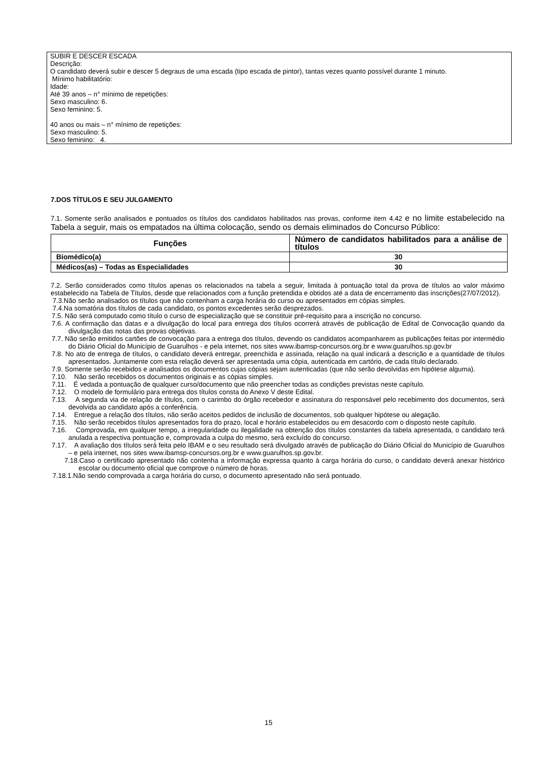SUBIR E DESCER ESCADA
Descrição:
O candidato deverá subir e descer 5 degraus de uma escada (tipo escada de pintor), tantas vezes quanto possível durante 1 minuto.
Mínimo habilitatório:
Idade:
Até 39 anos – n° mínimo de repetições:
Sexo masculino: 6.
Sexo feminino: 5.
40 anos ou mais – n° mínimo de repetições:
Sexo masculino: 5.
Sexo feminino: 4.
7.DOS TÍTULOS E SEU JULGAMENTO
7.1. Somente serão analisados e pontuados os títulos dos candidatos habilitados nas provas, conforme item 4.42 e no limite estabelecido na Tabela a seguir, mais os empatados na última colocação, sendo os demais eliminados do Concurso Público:
| Funções | Número de candidatos habilitados para a análise de títulos |
| --- | --- |
| Biomédico(a) | 30 |
| Médicos(as) – Todas as Especialidades | 30 |
7.2. Serão considerados como títulos apenas os relacionados na tabela a seguir, limitada à pontuação total da prova de títulos ao valor máximo estabelecido na Tabela de Títulos, desde que relacionados com a função pretendida e obtidos até a data de encerramento das inscrições(27/07/2012).
7.3.Não serão analisados os títulos que não contenham a carga horária do curso ou apresentados em cópias simples.
7.4.Na somatória dos títulos de cada candidato, os pontos excedentes serão desprezados.
7.5. Não será computado como título o curso de especialização que se constituir pré-requisito para a inscrição no concurso.
7.6. A confirmação das datas e a divulgação do local para entrega dos títulos ocorrerá através de publicação de Edital de Convocação quando da divulgação das notas das provas objetivas.
7.7. Não serão emitidos cartões de convocação para a entrega dos títulos, devendo os candidatos acompanharem as publicações feitas por intermédio do Diário Oficial do Município de Guarulhos - e pela internet, nos sites www.ibamsp-concursos.org.br e www.guarulhos.sp.gov.br
7.8. No ato de entrega de títulos, o candidato deverá entregar, preenchida e assinada, relação na qual indicará a descrição e a quantidade de títulos apresentados. Juntamente com esta relação deverá ser apresentada uma cópia, autenticada em cartório, de cada título declarado.
7.9. Somente serão recebidos e analisados os documentos cujas cópias sejam autenticadas (que não serão devolvidas em hipótese alguma).
7.10. Não serão recebidos os documentos originais e as cópias simples.
7.11. É vedada a pontuação de qualquer curso/documento que não preencher todas as condições previstas neste capítulo.
7.12. O modelo de formulário para entrega dos títulos consta do Anexo V deste Edital.
7.13. A segunda via de relação de títulos, com o carimbo do órgão recebedor e assinatura do responsável pelo recebimento dos documentos, será devolvida ao candidato após a conferência.
7.14. Entregue a relação dos títulos, não serão aceitos pedidos de inclusão de documentos, sob qualquer hipótese ou alegação.
7.15. Não serão recebidos títulos apresentados fora do prazo, local e horário estabelecidos ou em desacordo com o disposto neste capítulo.
7.16. Comprovada, em qualquer tempo, a irregularidade ou ilegalidade na obtenção dos títulos constantes da tabela apresentada, o candidato terá anulada a respectiva pontuação e, comprovada a culpa do mesmo, será excluído do concurso.
7.17. A avaliação dos títulos será feita pelo IBAM e o seu resultado será divulgado através de publicação do Diário Oficial do Município de Guarulhos – e pela internet, nos sites www.ibamsp-concursos.org.br e www.guarulhos.sp.gov.br.
7.18.Caso o certificado apresentado não contenha a informação expressa quanto à carga horária do curso, o candidato deverá anexar histórico escolar ou documento oficial que comprove o número de horas.
7.18.1.Não sendo comprovada a carga horária do curso, o documento apresentado não será pontuado.
15